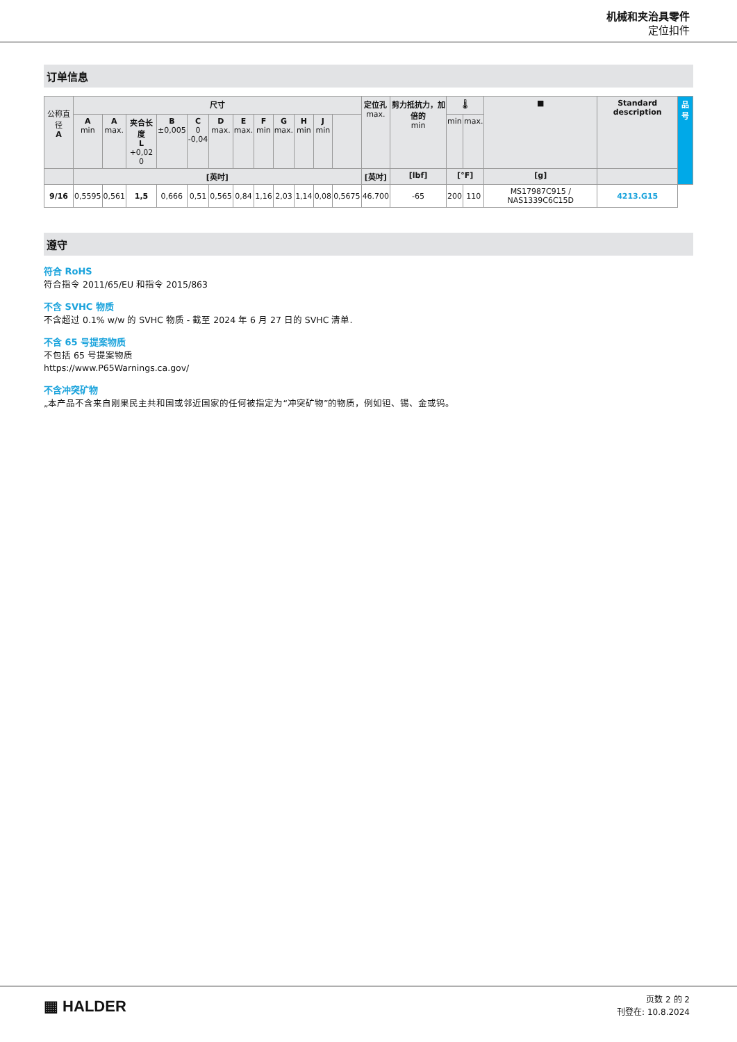机械和夹治具零件
定位扣件
订单信息
| 公称直径 A | 尺寸 | | | | | | | | | | | | 定位孔 max. | 剪力抵抗力，加倍的 min | 🌡 | | ■ | Standard description | 品号 |
| --- | --- | --- | --- | --- | --- | --- | --- | --- | --- | --- | --- | --- | --- | --- | --- | --- | --- | --- | --- |
| | A min | A max. | 夹合长度 L +0,02 0 | B ±0,005 | C 0 -0,04 | D max. | E max. | F min | G max. | H min | J min | | | | min | max. | | | |
| | [英吋] | | | | | | | | | | | | [英吋] | [lbf] | [°F] | | [g] | | |
| 9/16 | 0,5595 | 0,561 | 1,5 | 0,666 | 0,51 | 0,565 | 0,84 | 1,16 | 2,03 | 1,14 | 0,08 | 0,5675 | 46.700 | -65 | 200 | 110 | MS17987C915 / NAS1339C6C15D | 4213.G15 | |
遵守
符合 RoHS
符合指令 2011/65/EU 和指令 2015/863
不含 SVHC 物质
不含超过 0.1% w/w 的 SVHC 物质 - 截至 2024 年 6 月 27 日的 SVHC 清单.
不含 65 号提案物质
不包括 65 号提案物质
https://www.P65Warnings.ca.gov/
不含冲突矿物
„本产品不含来自刚果民主共和国或邻近国家的任何被指定为“冲突矿物”的物质，例如钽、锡、金或钨。
▦ HALDER
页数 2 的 2
刊登在: 10.8.2024